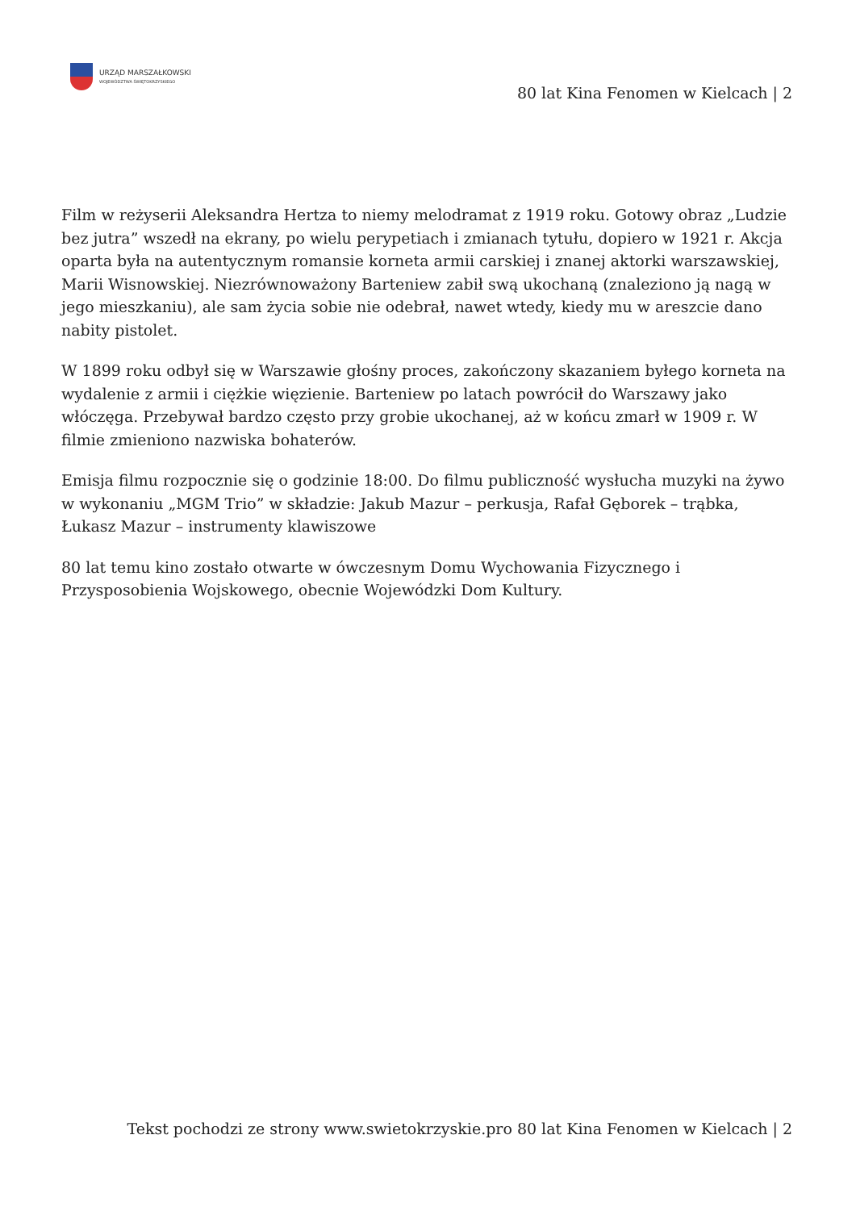URZĄD MARSZAŁKOWSKI
WOJEWÓDZTWA ŚWIĘTOKRZYSKIEGO
80 lat Kina Fenomen w Kielcach | 2
Film w reżyserii Aleksandra Hertza to niemy melodramat z 1919 roku. Gotowy obraz „Ludzie bez jutra” wszedł na ekrany, po wielu perypetiach i zmianach tytułu, dopiero w 1921 r. Akcja oparta była na autentycznym romansie korneta armii carskiej i znanej aktorki warszawskiej, Marii Wisnowskiej. Niezrównoważony Barteniew zabił swą ukochaną (znaleziono ją nagą w jego mieszkaniu), ale sam życia sobie nie odebrał, nawet wtedy, kiedy mu w areszcie dano nabity pistolet.
W 1899 roku odbył się w Warszawie głośny proces, zakończony skazaniem byłego korneta na wydalenie z armii i ciężkie więzienie. Barteniew po latach powrócił do Warszawy jako włóczęga. Przebywał bardzo często przy grobie ukochanej, aż w końcu zmarł w 1909 r. W filmie zmieniono nazwiska bohaterów.
Emisja filmu rozpocznie się o godzinie 18:00. Do filmu publiczność wysłucha muzyki na żywo w wykonaniu „MGM Trio” w składzie: Jakub Mazur – perkusja, Rafał Gęborek – trąbka, Łukasz Mazur – instrumenty klawiszowe
80 lat temu kino zostało otwarte w ówczesnym Domu Wychowania Fizycznego i Przysposobienia Wojskowego, obecnie Wojewódzki Dom Kultury.
Tekst pochodzi ze strony www.swietokrzyskie.pro 80 lat Kina Fenomen w Kielcach | 2